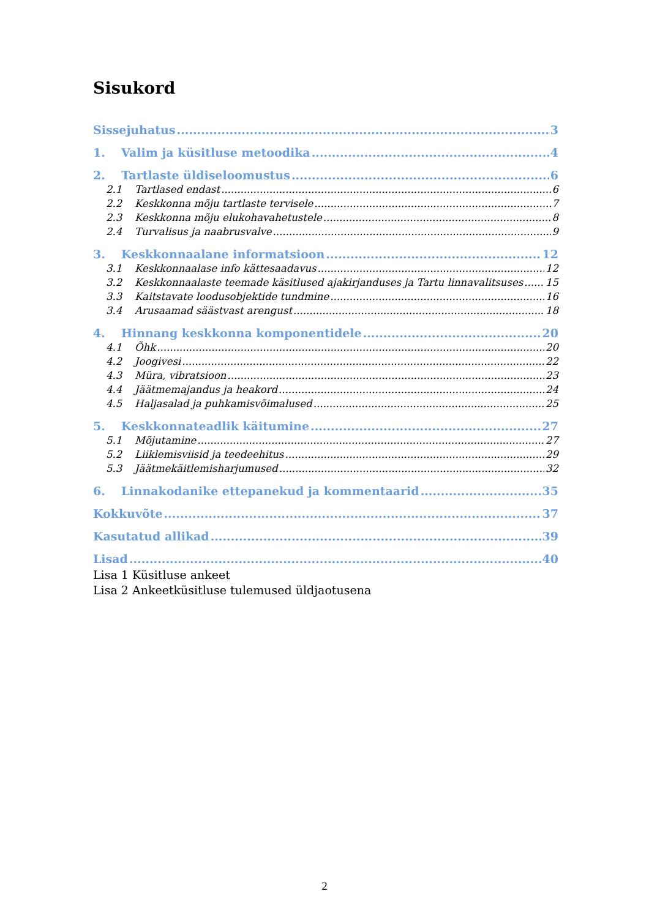Sisukord
Sissejuhatus 3
1. Valim ja küsitluse metoodika 4
2. Tartlaste üldiseloomustus 6
2.1 Tartlased endast 6
2.2 Keskkonna mõju tartlaste tervisele 7
2.3 Keskkonna mõju elukohavahetustele 8
2.4 Turvalisus ja naabrusvalve 9
3. Keskkonnaalane informatsioon 12
3.1 Keskkonnaalase info kättesaadavus 12
3.2 Keskkonnaalaste teemade käsitlused ajakirjanduses ja Tartu linnavalitsuses 15
3.3 Kaitstavate loodusobjektide tundmine 16
3.4 Arusaamad säästvast arengust 18
4. Hinnang keskkonna komponentidele 20
4.1 Õhk 20
4.2 Joogivesi 22
4.3 Müra, vibratsioon 23
4.4 Jäätmemajandus ja heakord 24
4.5 Haljasalad ja puhkamisvõimalused 25
5. Keskkonnateadlik käitumine 27
5.1 Mõjutamine 27
5.2 Liiklemisviisid ja teedeehitus 29
5.3 Jäätmekäitlemisharjumused 32
6. Linnakodanike ettepanekud ja kommentaarid 35
Kokkuvõte 37
Kasutatud allikad 39
Lisad 40
Lisa 1 Küsitluse ankeet
Lisa 2 Ankeetküsitluse tulemused üldjaotusena
2